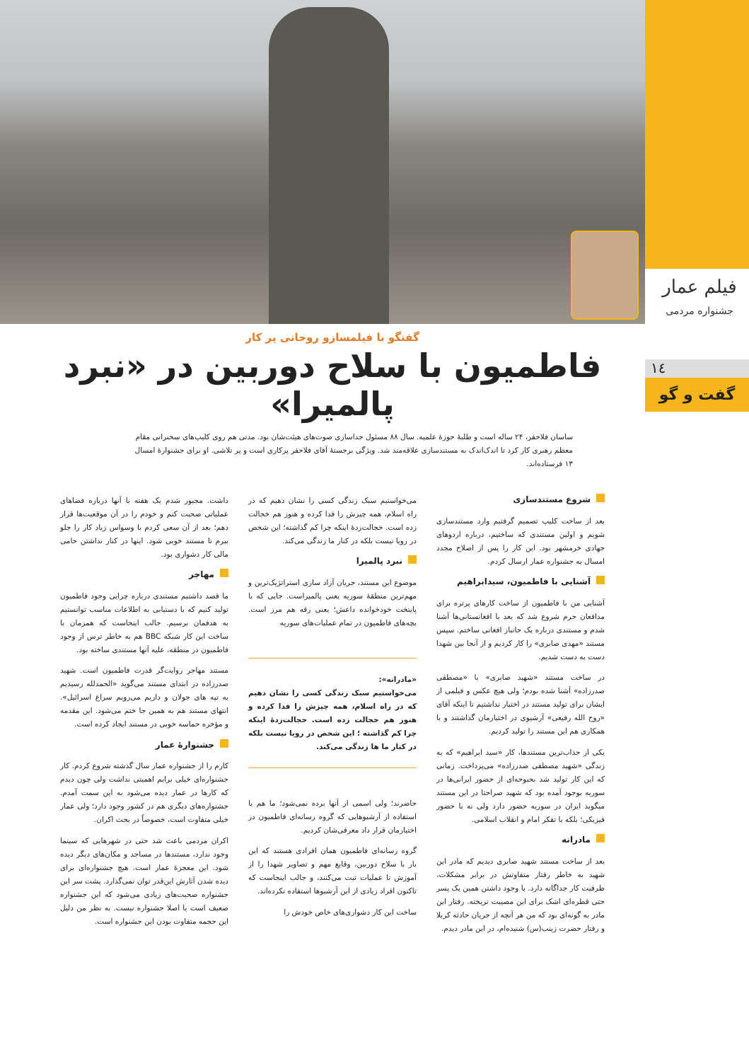فیلم عمار
جشنواره مردمی
١٤
گفت و گو
گفتگو با فیلمسازو روحانی پر کار
فاطمیون با سلاح دوربین در «نبرد پالمیرا»
ساسان فلاحفر، ۲۴ ساله است و طلبهٔ حوزهٔ علمیه. سال ۸۸ مسئول جداسازی صوت‌های هیئت‌شان بود. مدتی هم روی کلیپ‌های سخنرانی مقام معظم رهبری کار کرد تا اندک‌اندک به مستندسازی علاقه‌مند شد. ویژگی برجستهٔ آقای فلاحفر پرکاری است و پر تلاشی. او برای جشنوارهٔ امسال ۱۳ فرستاده‌اند.
شروع مستندسازی
بعد از ساخت کلیپ تصمیم گرفتیم وارد مستندسازی شویم و اولین مستندی که ساختیم، درباره اردوهای جهادی خرمشهر بود. این کار را پس از اصلاح مجدد امسال به جشنواره عمار ارسال کردم.
آشنایی با فاطمیون، سیدابراهیم
آشنایی من با فاطمیون از ساخت کارهای پرتره برای مدافعان حرم شروع شد که بعد با افغانستانی‌ها آشنا شدم و مستندی درباره یک جانباز افغانی ساختم. سپس مستند «مهدی صابری» را کار کردیم و از آنجا بین شهدا دست به دست شدیم.
در ساخت مستند «شهید صابری» با «مصطفی صدرزاده» آشنا شده بودم؛ ولی هیچ عکس و فیلمی از ایشان برای تولید مستند در اختیار نداشتیم تا اینکه آقای «روح الله رفیعی» آرشیوی در اختیارمان گذاشتند و با همکاری هم این مستند را تولید کردیم.
یکی از جذاب‌ترین مستندها، کار «سید ابراهیم» که به زندگی «شهید مصطفی صدرزاده» می‌پرداخت. زمانی که این کار تولید شد بحبوحه‌ای از حضور ایرانی‌ها در سوریه بوجود آمده بود که شهید صراحتا در این مستند میگوید ایران در سوریه حضور دارد ولی نه با حضور فیزیکی؛ بلکه با تفکر امام و انقلاب اسلامی.
مادرانه
بعد از ساخت مستند شهید صابری دیدیم که مادر این شهید به خاطر رفتار متفاوتش در برابر مشکلات، ظرفیت کار جداگانه دارد. با وجود داشتن همین یک پسر حتی قطره‌ای اشک برای این مصیبت نریخته. رفتار این مادر به گونه‌ای بود که من هر آنچه از جریان حادثه کربلا و رفتار حضرت زینب(س) شنیده‌ام، در این مادر دیدم.
می‌خواستیم سبک زندگی کسی را نشان دهیم که در راه اسلام، همه چیزش را فدا کرده و هنوز هم خجالت زده است. خجالت‌زدهٔ اینکه چرا کم گذاشته؛ این شخص در رویا نیست بلکه در کنار ما زندگی می‌کند.
نبرد پالمیرا
موضوع این مستند، جریان آزاد سازی استراتژیک‌ترین و مهم‌ترین منطقهٔ سوریه یعنی پالمیراست. جایی که با پایتخت خودخوانده داعش؛ یعنی رقه هم مرز است. بچه‌های فاطمیون در تمام عملیات‌های سوریه
«مادرانه»:
می‌خواستیم سبک زندگی کسی را نشان دهیم که در راه اسلام، همه چیزش را فدا کرده و هنوز هم خجالت زده است. خجالت‌زدهٔ اینکه چرا کم گذاشته ؛ این شخص در رویا نیست بلکه در کنار ما ها زندگی می‌کند.
حاضرند؛ ولی اسمی از آنها برده نمی‌شود؛ ما هم با استفاده از آرشیوهایی که گروه رسانه‌ای فاطمیون در اختیارمان قرار داد معرفی‌شان کردیم.
گروه رسانه‌ای فاطمیون همان افرادی هستند که این بار با سلاح دوربین، وقایع مهم و تصاویر شهدا را از آموزش تا عملیات ثبت می‌کنند، و جالب اینجاست که تاکنون افراد زیادی از این آرشیوها استفاده نکرده‌اند.
ساخت این کار دشواری‌های خاص خودش را
داشت. مجبور شدم یک هفته با آنها درباره فضاهای عملیاتی صحبت کنم و خودم را در آن موقعیت‌ها قرار دهم؛ بعد از آن سعی کردم با وسواس زیاد کار را جلو ببرم تا مستند خوبی شود. اینها در کنار نداشتن حامی مالی کار دشواری بود.
مهاجر
ما قصد داشتیم مستندی درباره چرایی وجود فاطمیون تولید کنیم که با دستیابی به اطلاعات مناسب توانستیم به هدفمان برسیم. جالب اینجاست که همزمان با ساخت این کار شبکه BBC هم به خاطر ترس از وجود فاطمیون در منطقه، علیه آنها مستندی ساخته بود.
مستند مهاجر روایت‌گر قدرت فاطمیون است. شهید صدرزاده در ابتدای مستند می‌گوید «الحمدلله رسیدیم به تپه های جولان و داریم می‌رویم سراغ اسرائیل». انتهای مستند هم به همین جا ختم می‌شود. این مقدمه و مؤخره حماسه خوبی در مستند ایجاد کرده است.
جشنوارهٔ عمار
کارم را از جشنواره عمار سال گذشته شروع کردم. کار جشنواره‌ای خیلی برایم اهمیتی نداشت ولی چون دیدم که کارها در عمار دیده می‌شود به این سمت آمدم. جشنواره‌های دیگری هم در کشور وجود دارد؛ ولی عمار خیلی متفاوت است، خصوصاً در بحث اکران.
اکران مردمی باعث شد حتی در شهرهایی که سینما وجود ندارد، مستندها در مساجد و مکان‌های دیگر دیده شود. این معجزهٔ عمار است. هیچ جشنواره‌ای برای دیده شدن آثارش این‌قدر توان نمی‌گذارد. پشت سر این جشنواره صحبت‌های زیادی می‌شود که این جشنواره ضعیف است یا اصلا جشنواره نیست. به نظر من دلیل این حجمه متفاوت بودن این جشنواره است.